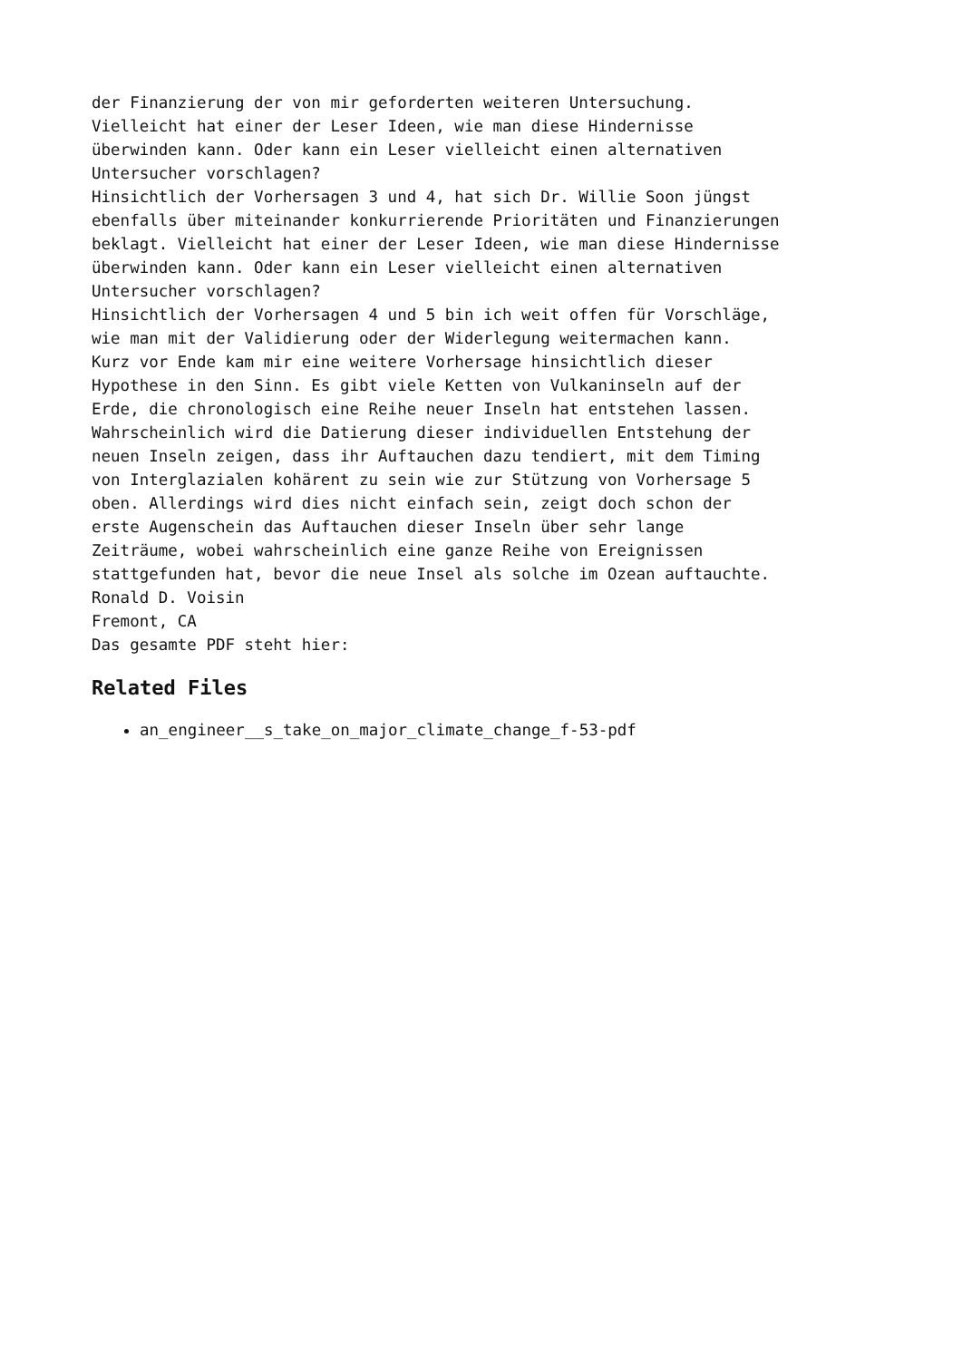der Finanzierung der von mir geforderten weiteren Untersuchung. Vielleicht hat einer der Leser Ideen, wie man diese Hindernisse überwinden kann. Oder kann ein Leser vielleicht einen alternativen Untersucher vorschlagen? Hinsichtlich der Vorhersagen 3 und 4, hat sich Dr. Willie Soon jüngst ebenfalls über miteinander konkurrierende Prioritäten und Finanzierungen beklagt. Vielleicht hat einer der Leser Ideen, wie man diese Hindernisse überwinden kann. Oder kann ein Leser vielleicht einen alternativen Untersucher vorschlagen? Hinsichtlich der Vorhersagen 4 und 5 bin ich weit offen für Vorschläge, wie man mit der Validierung oder der Widerlegung weitermachen kann. Kurz vor Ende kam mir eine weitere Vorhersage hinsichtlich dieser Hypothese in den Sinn. Es gibt viele Ketten von Vulkaninseln auf der Erde, die chronologisch eine Reihe neuer Inseln hat entstehen lassen. Wahrscheinlich wird die Datierung dieser individuellen Entstehung der neuen Inseln zeigen, dass ihr Auftauchen dazu tendiert, mit dem Timing von Interglazialen kohärent zu sein wie zur Stützung von Vorhersage 5 oben. Allerdings wird dies nicht einfach sein, zeigt doch schon der erste Augenschein das Auftauchen dieser Inseln über sehr lange Zeiträume, wobei wahrscheinlich eine ganze Reihe von Ereignissen stattgefunden hat, bevor die neue Insel als solche im Ozean auftauchte. Ronald D. Voisin Fremont, CA Das gesamte PDF steht hier:
Related Files
an_engineer__s_take_on_major_climate_change_f-53-pdf